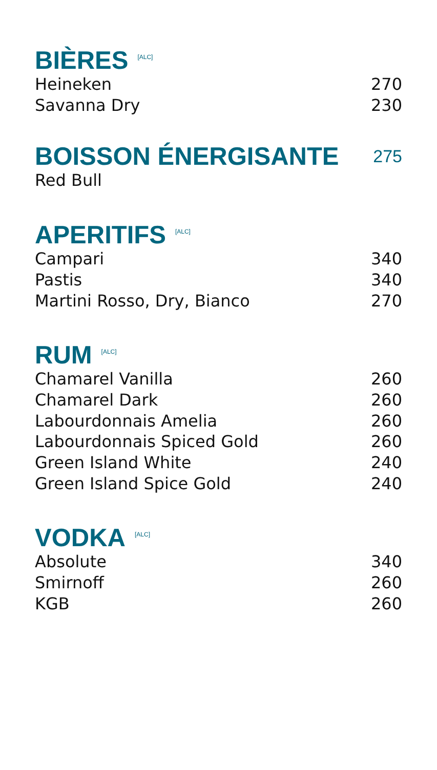BIÈRES [ALC]
Heineken 270
Savanna Dry 230
BOISSON ÉNERGISANTE 275
Red Bull
APERITIFS [ALC]
Campari 340
Pastis 340
Martini Rosso, Dry, Bianco 270
RUM [ALC]
Chamarel Vanilla 260
Chamarel Dark 260
Labourdonnais Amelia 260
Labourdonnais Spiced Gold 260
Green Island White 240
Green Island Spice Gold 240
VODKA [ALC]
Absolute 340
Smirnoff 260
KGB 260